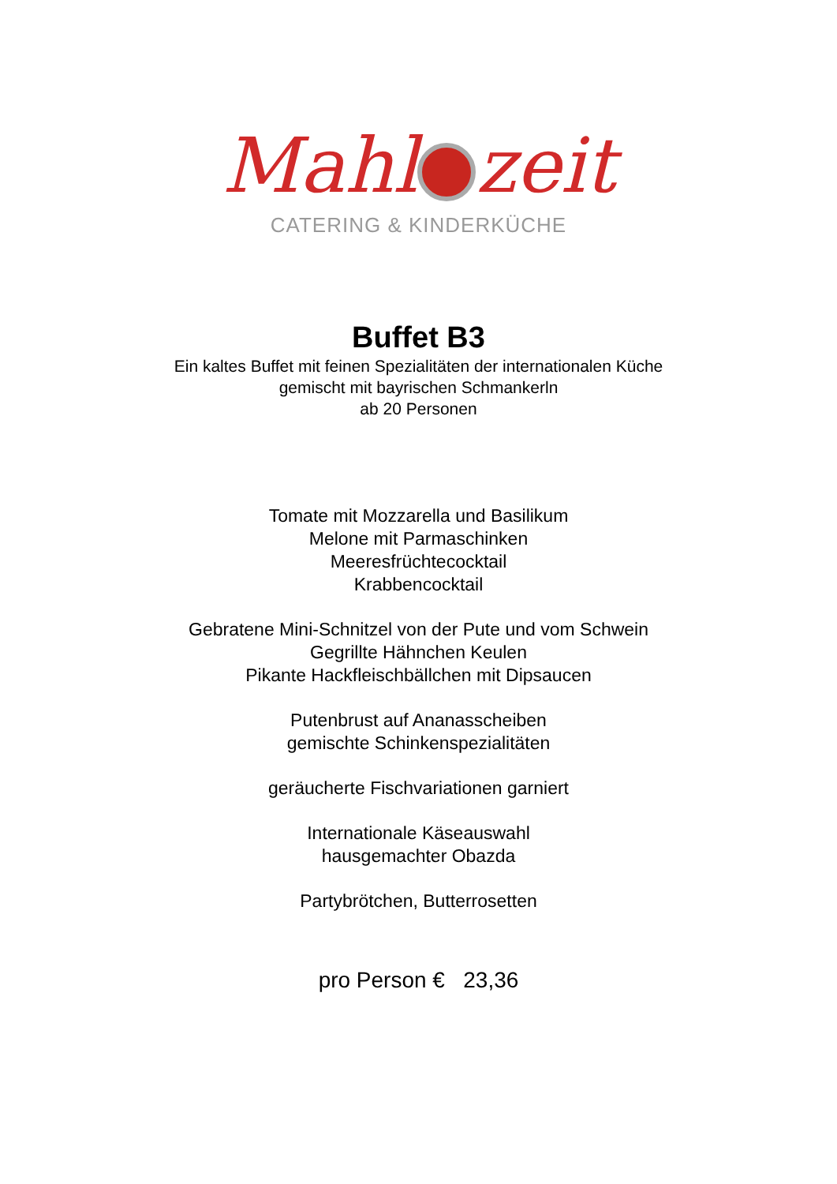Mahl zeit
CATERING & KINDERKÜCHE
Buffet B3
Ein kaltes Buffet mit feinen Spezialitäten der internationalen Küche
gemischt mit bayrischen Schmankerln
ab 20 Personen
Tomate mit Mozzarella und Basilikum
Melone mit Parmaschinken
Meeresfrüchtecocktail
Krabbencocktail
Gebratene Mini-Schnitzel von der Pute und vom Schwein
Gegrillte Hähnchen Keulen
Pikante Hackfleischbällchen mit Dipsaucen
Putenbrust auf Ananasscheiben
gemischte Schinkenspezialitäten
geräucherte Fischvariationen garniert
Internationale Käseauswahl
hausgemachter Obazda
Partybrötchen, Butterrosetten
pro Person € 23,36